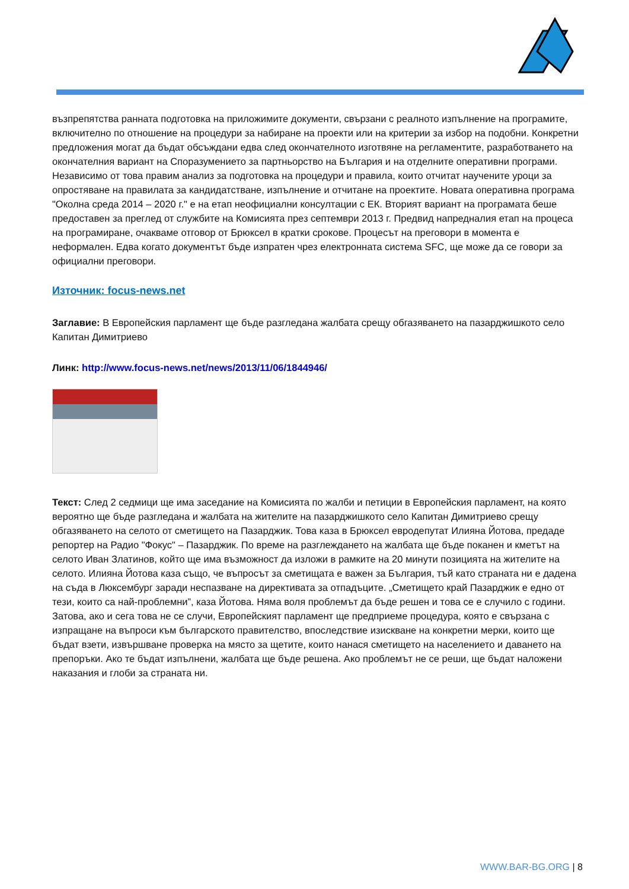възпрепятства ранната подготовка на приложимите документи, свързани с реалното изпълнение на програмите, включително по отношение на процедури за набиране на проекти или на критерии за избор на подобни. Конкретни предложения могат да бъдат обсъждани едва след окончателното изготвяне на регламентите, разработването на окончателния вариант на Споразумението за партньорство на България и на отделните оперативни програми.
Независимо от това правим анализ за подготовка на процедури и правила, които отчитат научените уроци за опростяване на правилата за кандидатстване, изпълнение и отчитане на проектите. Новата оперативна програма "Околна среда 2014 – 2020 г." е на етап неофициални консултации с ЕК. Вторият вариант на програмата беше предоставен за преглед от службите на Комисията през септември 2013 г. Предвид напредналия етап на процеса на програмиране, очакваме отговор от Брюксел в кратки срокове. Процесът на преговори в момента е неформален. Едва когато документът бъде изпратен чрез електронната система SFC, ще може да се говори за официални преговори.
Източник: focus-news.net
Заглавие: В Европейския парламент ще бъде разгледана жалбата срещу обгазяването на пазарджишкото село Капитан Димитриево
Линк: http://www.focus-news.net/news/2013/11/06/1844946/
Текст: След 2 седмици ще има заседание на Комисията по жалби и петиции в Европейския парламент, на която вероятно ще бъде разгледана и жалбата на жителите на пазарджишкото село Капитан Димитриево срещу обгазяването на селото от сметището на Пазарджик. Това каза в Брюксел евродепутат Илияна Йотова, предаде репортер на Радио "Фокус" – Пазарджик. По време на разглеждането на жалбата ще бъде поканен и кметът на селото Иван Златинов, който ще има възможност да изложи в рамките на 20 минути позицията на жителите на селото. Илияна Йотова каза също, че въпросът за сметищата е важен за България, тъй като страната ни е дадена на съда в Люксембург заради неспазване на директивата за отпадъците. „Сметището край Пазарджик е едно от тези, които са най-проблемни”, каза Йотова. Няма воля проблемът да бъде решен и това се е случило с години. Затова, ако и сега това не се случи, Европейският парламент ще предприеме процедура, която е свързана с изпращане на въпроси към българското правителство, впоследствие изискване на конкретни мерки, които ще бъдат взети, извършване проверка на място за щетите, които нанася сметището на населението и даването на препоръки. Ако те бъдат изпълнени, жалбата ще бъде решена. Ако проблемът не се реши, ще бъдат наложени наказания и глоби за страната ни.
WWW.BAR-BG.ORG | 8